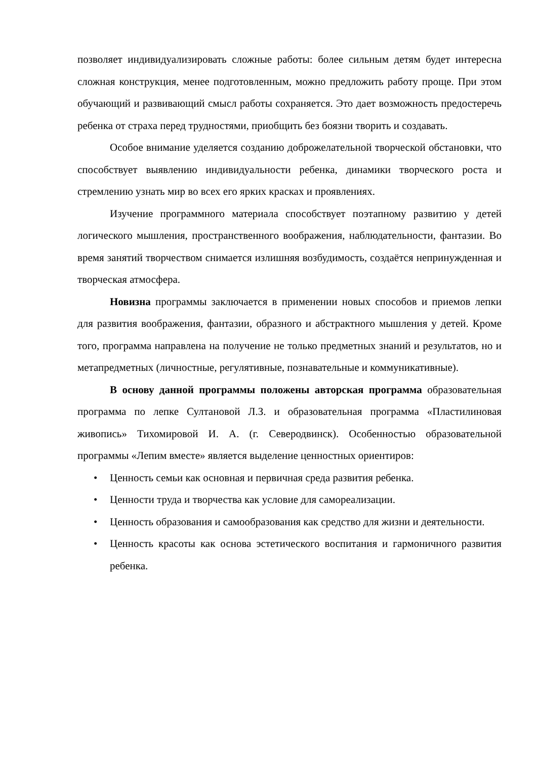позволяет индивидуализировать сложные работы: более сильным детям будет интересна сложная конструкция, менее подготовленным, можно предложить работу проще. При этом обучающий и развивающий смысл работы сохраняется. Это дает возможность предостеречь ребенка от страха перед трудностями, приобщить без боязни творить и создавать.
Особое внимание уделяется созданию доброжелательной творческой обстановки, что способствует выявлению индивидуальности ребенка, динамики творческого роста и стремлению узнать мир во всех его ярких красках и проявлениях.
Изучение программного материала способствует поэтапному развитию у детей логического мышления, пространственного воображения, наблюдательности, фантазии. Во время занятий творчеством снимается излишняя возбудимость, создаётся непринужденная и творческая атмосфера.
Новизна программы заключается в применении новых способов и приемов лепки для развития воображения, фантазии, образного и абстрактного мышления у детей. Кроме того, программа направлена на получение не только предметных знаний и результатов, но и метапредметных (личностные, регулятивные, познавательные и коммуникативные).
В основу данной программы положены авторская программа образовательная программа по лепке Султановой Л.З. и образовательная программа «Пластилиновая живопись» Тихомировой И. А. (г. Северодвинск). Особенностью образовательной программы «Лепим вместе» является выделение ценностных ориентиров:
• Ценность семьи как основная и первичная среда развития ребенка.
• Ценности труда и творчества как условие для самореализации.
• Ценность образования и самообразования как средство для жизни и деятельности.
• Ценность красоты как основа эстетического воспитания и гармоничного развития ребенка.